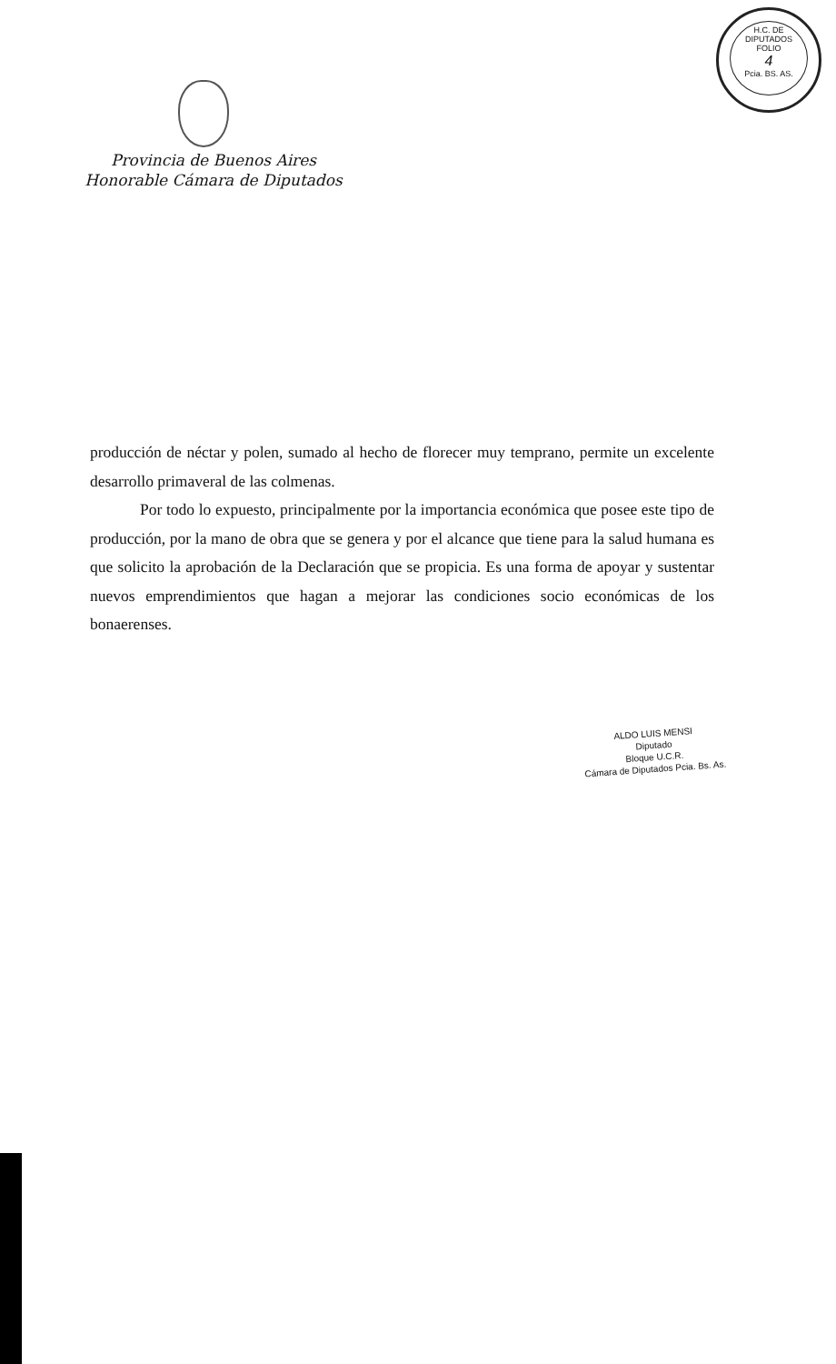H.C. DE DIPUTADOS
FOLIO
4
Pcia. BS. AS.
Provincia de Buenos Aires
Honorable Cámara de Diputados
producción de néctar y polen, sumado al hecho de florecer muy temprano, permite un excelente desarrollo primaveral de las colmenas.
Por todo lo expuesto, principalmente por la importancia económica que posee este tipo de producción, por la mano de obra que se genera y por el alcance que tiene para la salud humana es que solicito la aprobación de la Declaración que se propicia. Es una forma de apoyar y sustentar nuevos emprendimientos que hagan a mejorar las condiciones socio económicas de los bonaerenses.
ALDO LUIS MENSI
Diputado
Bloque U.C.R.
Cámara de Diputados Pcia. Bs. As.